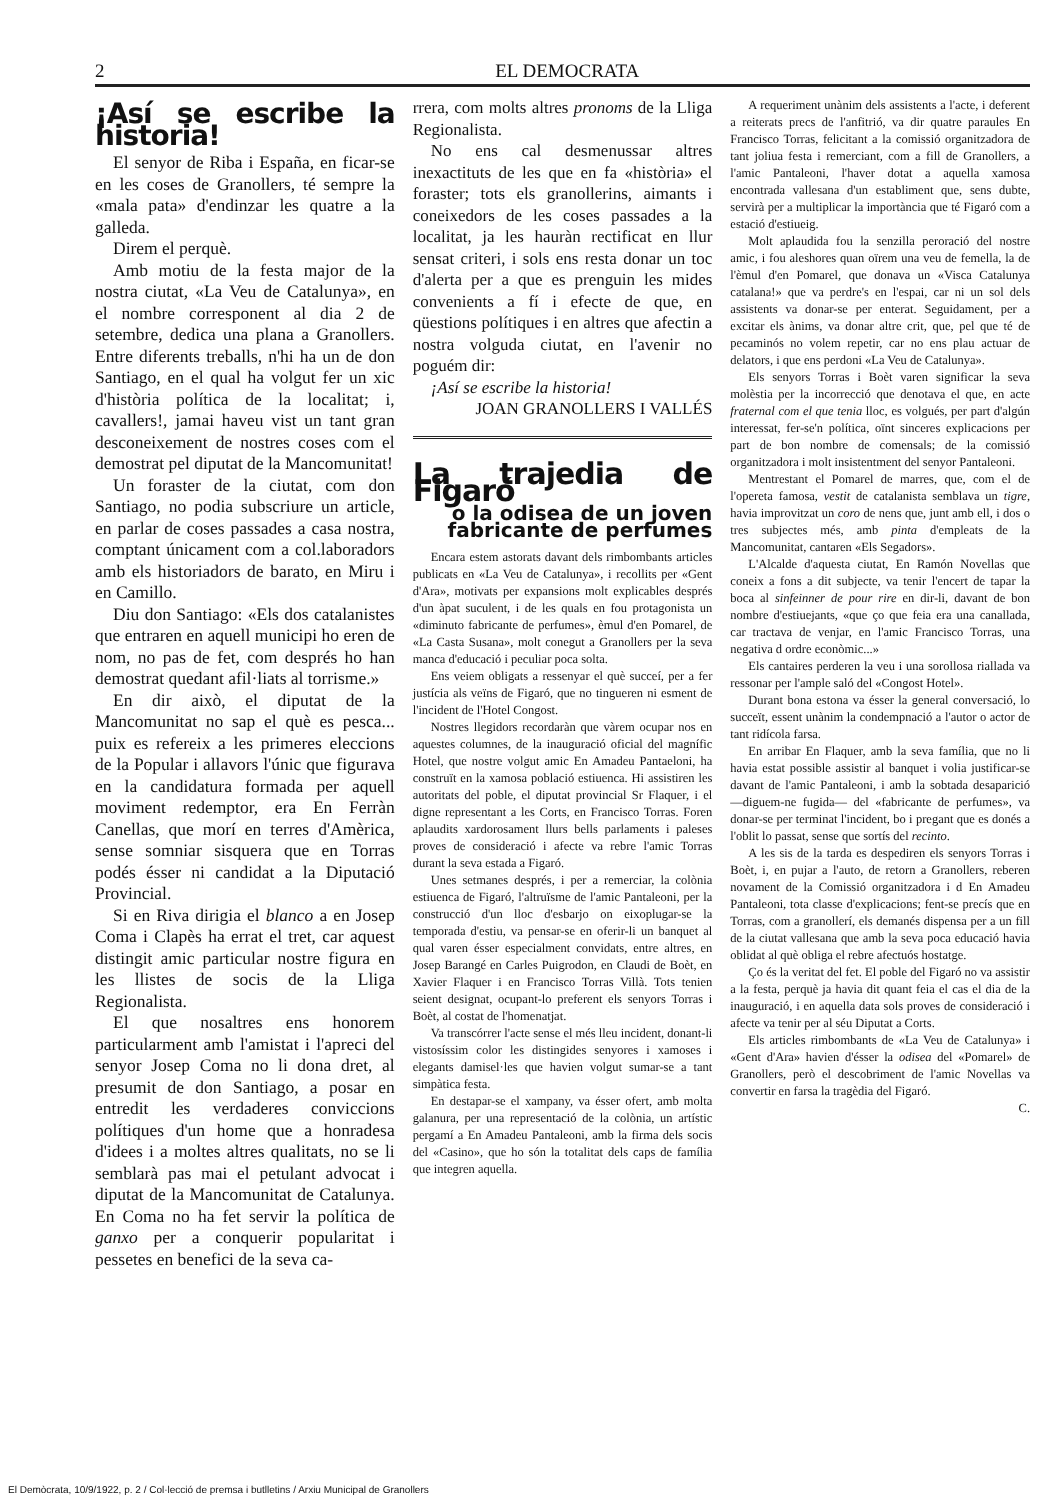2 EL DEMOCRATA
¡Así se escribe la historia!
El senyor de Riba i España, en ficar-se en les coses de Granollers, té sempre la «mala pata» d'endinzar les quatre a la galleda.
Direm el perquè.
Amb motiu de la festa major de la nostra ciutat, «La Veu de Catalunya», en el nombre corresponent al dia 2 de setembre, dedica una plana a Granollers. Entre diferents treballs, n'hi ha un de don Santiago, en el qual ha volgut fer un xic d'història política de la localitat; i, cavallers!, jamai haveu vist un tant gran desconeixement de nostres coses com el demostrat pel diputat de la Mancomunitat!
Un foraster de la ciutat, com don Santiago, no podia subscriure un article, en parlar de coses passades a casa nostra, comptant únicament com a col.laboradors amb els historiadors de barato, en Miru i en Camillo.
Diu don Santiago: «Els dos catalanistes que entraren en aquell municipi ho eren de nom, no pas de fet, com després ho han demostrat quedant afil·liats al torrisme.»
En dir això, el diputat de la Mancomunitat no sap el què es pesca... puix es refereix a les primeres eleccions de la Popular i allavors l'únic que figurava en la candidatura formada per aquell moviment redemptor, era En Ferràn Canellas, que morí en terres d'Amèrica, sense somniar sisquera que en Torras podés ésser ni candidat a la Diputació Provincial.
Si en Riva dirigia el blanco a en Josep Coma i Clapès ha errat el tret, car aquest distingit amic particular nostre figura en les llistes de socis de la Lliga Regionalista.
El que nosaltres ens honorem particularment amb l'amistat i l'apreci del senyor Josep Coma no li dona dret, al presumit de don Santiago, a posar en entredit les verdaderes conviccions polítiques d'un home que a honradesa d'idees i a moltes altres qualitats, no se li semblarà pas mai el petulant advocat i diputat de la Mancomunitat de Catalunya. En Coma no ha fet servir la política de ganxo per a conquerir popularitat i pessetes en benefici de la seva ca-
rrera, com molts altres pronoms de la Lliga Regionalista.
No ens cal desmenussar altres inexactituts de les que en fa «història» el foraster; tots els granollerins, aimants i coneixedors de les coses passades a la localitat, ja les hauràn rectificat en llur sensat criteri, i sols ens resta donar un toc d'alerta per a que es prenguin les mides convenients a fí i efecte de que, en qüestions polítiques i en altres que afectin a nostra volguda ciutat, en l'avenir no poguém dir:
¡Así se escribe la historia!
JOAN GRANOLLERS I VALLÉS
La trajedia de Figaró
o la odisea de un joven
fabricante de perfumes
Encara estem astorats davant dels rimbombants articles publicats en «La Veu de Catalunya», i recollits per «Gent d'Ara», motivats per expansions molt explicables després d'un àpat suculent, i de les quals en fou protagonista un «diminuto fabricante de perfumes», èmul d'en Pomarel, de «La Casta Susana», molt conegut a Granollers per la seva manca d'educació i peculiar poca solta.
Ens veiem obligats a ressenyar el què succeí, per a fer justícia als veïns de Figaró, que no tingueren ni esment de l'incident de l'Hotel Congost.
Nostres llegidors recordaràn que vàrem ocupar nos en aquestes columnes, de la inauguració oficial del magnífic Hotel, que nostre volgut amic En Amadeu Pantaeloni, ha construït en la xamosa població estiuenca. Hi assistiren les autoritats del poble, el diputat provincial Sr Flaquer, i el digne representant a les Corts, en Francisco Torras. Foren aplaudits xardorosament llurs bells parlaments i paleses proves de consideració i afecte va rebre l'amic Torras durant la seva estada a Figaró.
Unes setmanes després, i per a remerciar, la colònia estiuenca de Figaró, l'altruïsme de l'amic Pantaleoni, per la construcció d'un lloc d'esbarjo on eixoplugar-se la temporada d'estiu, va pensar-se en oferir-li un banquet al qual varen ésser especialment convidats, entre altres, en Josep Barangé en Carles Puigrodon, en Claudi de Boèt, en Xavier Flaquer i en Francisco Torras Villà. Tots tenien seient designat, ocupant-lo preferent els senyors Torras i Boèt, al costat de l'homenatjat.
Va transcórrer l'acte sense el més lleu incident, donant-li vistosíssim color les distingides senyores i xamoses i elegants damisel·les que havien volgut sumar-se a tant simpàtica festa.
En destapar-se el xampany, va ésser ofert, amb molta galanura, per una representació de la colònia, un artístic pergamí a En Amadeu Pantaleoni, amb la firma dels socis del «Casino», que ho són la totalitat dels caps de família que integren aquella.
A requeriment unànim dels assistents a l'acte, i deferent a reiterats precs de l'anfitrió, va dir quatre paraules En Francisco Torras, felicitant a la comissió organitzadora de tant joliua festa i remerciant, com a fill de Granollers, a l'amic Pantaleoni, l'haver dotat a aquella xamosa encontrada vallesana d'un establiment que, sens dubte, servirà per a multiplicar la importància que té Figaró com a estació d'estiueig.
Molt aplaudida fou la senzilla peroració del nostre amic, i fou aleshores quan oïrem una veu de femella, la de l'èmul d'en Pomarel, que donava un «Visca Catalunya catalana!» que va perdre's en l'espai, car ni un sol dels assistents va donar-se per enterat. Seguidament, per a excitar els ànims, va donar altre crit, que, pel que té de pecaminós no volem repetir, car no ens plau actuar de delators, i que ens perdoni «La Veu de Catalunya».
Els senyors Torras i Boèt varen significar la seva molèstia per la incorrecció que denotava el que, en acte fraternal com el que tenia lloc, es volgués, per part d'algún interessat, fer-se'n política, oïnt sinceres explicacions per part de bon nombre de comensals; de la comissió organitzadora i molt insistentment del senyor Pantaleoni.
Mentrestant el Pomarel de marres, que, com el de l'opereta famosa, vestit de catalanista semblava un tigre, havia improvitzat un coro de nens que, junt amb ell, i dos o tres subjectes més, amb pinta d'empleats de la Mancomunitat, cantaren «Els Segadors».
L'Alcalde d'aquesta ciutat, En Ramón Novellas que coneix a fons a dit subjecte, va tenir l'encert de tapar la boca al sinfeinner de pour rire en dir-li, davant de bon nombre d'estiuejants, «que ço que feia era una canallada, car tractava de venjar, en l'amic Francisco Torras, una negativa d ordre econòmic...»
Els cantaires perderen la veu i una sorollosa riallada va ressonar per l'ample saló del «Congost Hotel».
Durant bona estona va ésser la general conversació, lo succeït, essent unànim la condempnació a l'autor o actor de tant ridícola farsa.
En arribar En Flaquer, amb la seva família, que no li havia estat possible assistir al banquet i volia justificar-se davant de l'amic Pantaleoni, i amb la sobtada desaparició —diguem-ne fugida— del «fabricante de perfumes», va donar-se per terminat l'incident, bo i pregant que es donés a l'oblit lo passat, sense que sortís del recinto.
A les sis de la tarda es despediren els senyors Torras i Boèt, i, en pujar a l'auto, de retorn a Granollers, reberen novament de la Comissió organitzadora i d En Amadeu Pantaleoni, tota classe d'explicacions; fent-se precís que en Torras, com a granollerí, els demanés dispensa per a un fill de la ciutat vallesana que amb la seva poca educació havia oblidat al què obliga el rebre afectuós hostatge.
Ço és la veritat del fet. El poble del Figaró no va assistir a la festa, perquè ja havia dit quant feia el cas el dia de la inauguració, i en aquella data sols proves de consideració i afecte va tenir per al séu Diputat a Corts.
Els articles rimbombants de «La Veu de Catalunya» i «Gent d'Ara» havien d'ésser la odisea del «Pomarel» de Granollers, però el descobriment de l'amic Novellas va convertir en farsa la tragèdia del Figaró.
C.
El Demòcrata, 10/9/1922, p. 2 / Col·lecció de premsa i butlletins / Arxiu Municipal de Granollers